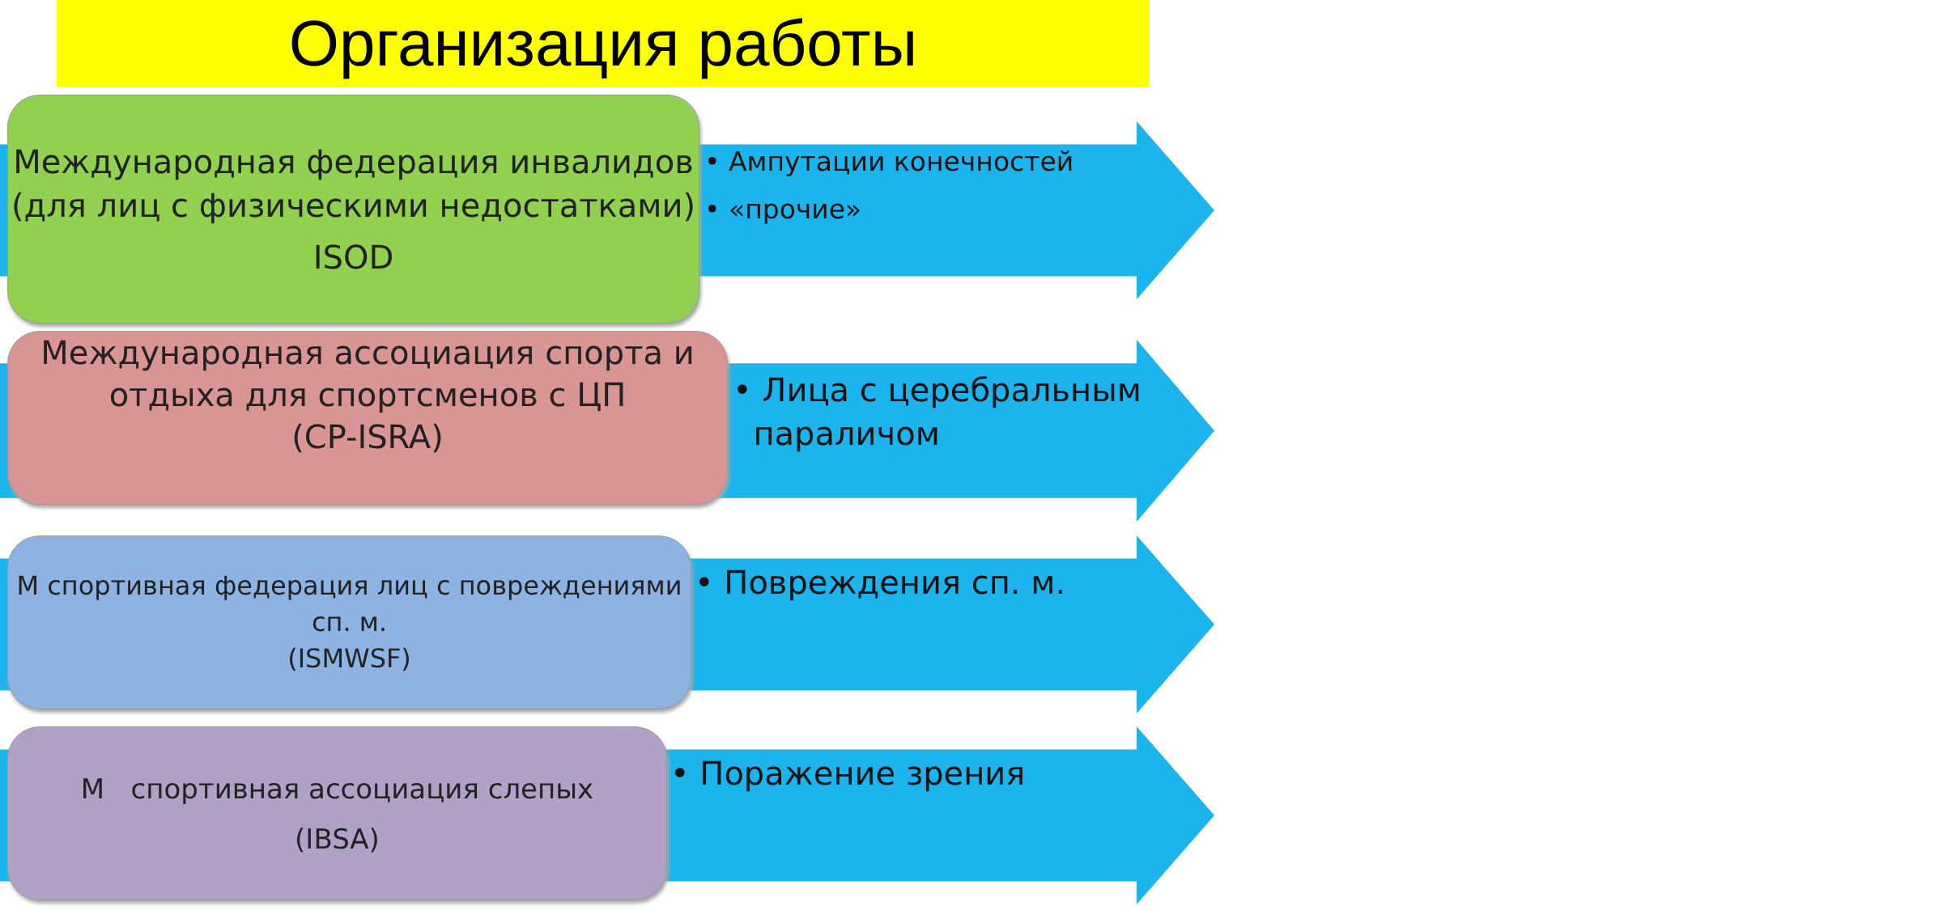Организация работы
Международная федерация инвалидов (для лиц с физическими недостатками)
ISOD
• Ампутации конечностей
• «прочие»
Международная ассоциация спорта и отдыха для спортсменов с ЦП
(CP-ISRA)
• Лица с церебральным
параличом
М спортивная федерация лиц с повреждениями сп. м.
(ISMWSF)
• Повреждения сп. м.
М спортивная ассоциация слепых
(IBSA)
• Поражение зрения